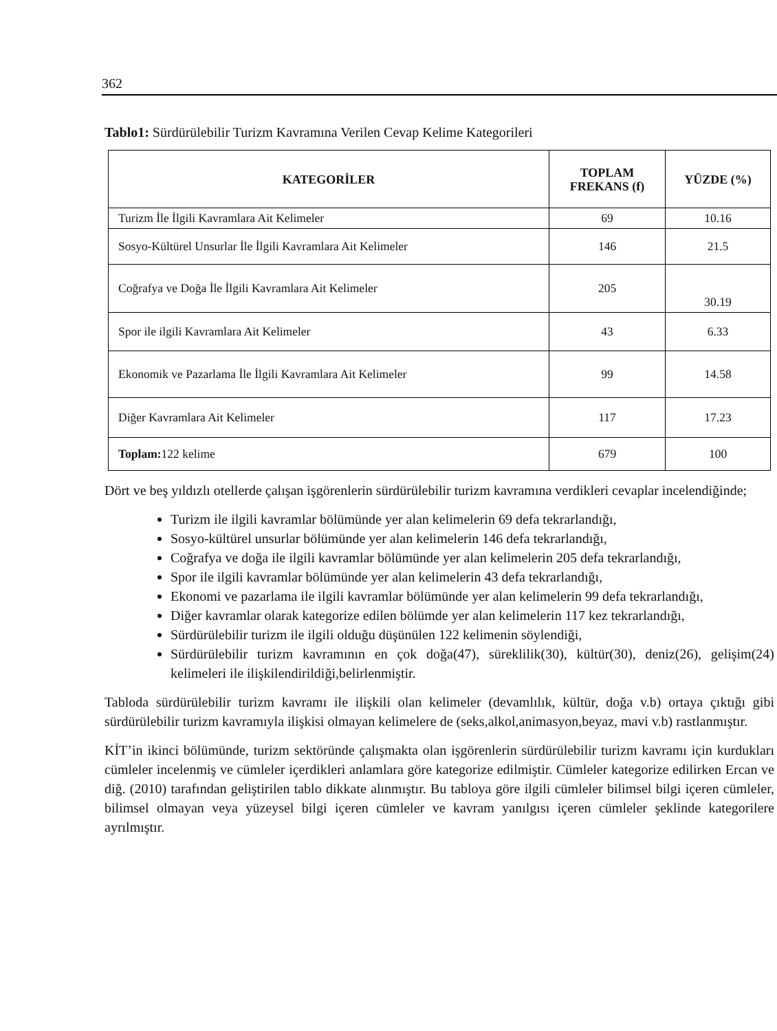362
Tablo1: Sürdürülebilir Turizm Kavramına Verilen Cevap Kelime Kategorileri
| KATEGORİLER | TOPLAM FREKANS (f) | YÜZDE (%) |
| --- | --- | --- |
| Turizm İle İlgili Kavramlara Ait Kelimeler | 69 | 10.16 |
| Sosyo-Kültürel Unsurlar İle İlgili Kavramlara Ait Kelimeler | 146 | 21.5 |
| Coğrafya ve Doğa İle İlgili Kavramlara Ait Kelimeler | 205 | 30.19 |
| Spor ile ilgili Kavramlara Ait Kelimeler | 43 | 6.33 |
| Ekonomik ve Pazarlama İle İlgili Kavramlara Ait Kelimeler | 99 | 14.58 |
| Diğer Kavramlara Ait Kelimeler | 117 | 17.23 |
| Toplam: 122 kelime | 679 | 100 |
Dört ve beş yıldızlı otellerde çalışan işgörenlerin sürdürülebilir turizm kavramına verdikleri cevaplar incelendiğinde;
Turizm ile ilgili kavramlar bölümünde yer alan kelimelerin 69 defa tekrarlandığı,
Sosyo-kültürel unsurlar bölümünde yer alan kelimelerin 146 defa tekrarlandığı,
Coğrafya ve doğa ile ilgili kavramlar bölümünde yer alan kelimelerin 205 defa tekrarlandığı,
Spor ile ilgili kavramlar bölümünde yer alan kelimelerin 43 defa tekrarlandığı,
Ekonomi ve pazarlama ile ilgili kavramlar bölümünde yer alan kelimelerin 99 defa tekrarlandığı,
Diğer kavramlar olarak kategorize edilen bölümde yer alan kelimelerin 117 kez tekrarlandığı,
Sürdürülebilir turizm ile ilgili olduğu düşünülen 122 kelimenin söylendiği,
Sürdürülebilir turizm kavramının en çok doğa(47), süreklilik(30), kültür(30), deniz(26), gelişim(24) kelimeleri ile ilişkilendirildiği,belirlenmiştir.
Tabloda sürdürülebilir turizm kavramı ile ilişkili olan kelimeler (devamlılık, kültür, doğa v.b) ortaya çıktığı gibi sürdürülebilir turizm kavramıyla ilişkisi olmayan kelimelere de (seks,alkol,animasyon,beyaz, mavi v.b) rastlanmıştır.
KİT’in ikinci bölümünde, turizm sektöründe çalışmakta olan işgörenlerin sürdürülebilir turizm kavramı için kurdukları cümleler incelenmiş ve cümleler içerdikleri anlamlara göre kategorize edilmiştir. Cümleler kategorize edilirken Ercan ve diğ. (2010) tarafından geliştirilen tablo dikkate alınmıştır. Bu tabloya göre ilgili cümleler bilimsel bilgi içeren cümleler, bilimsel olmayan veya yüzeysel bilgi içeren cümleler ve kavram yanılgısı içeren cümleler şeklinde kategorilere ayrılmıştır.